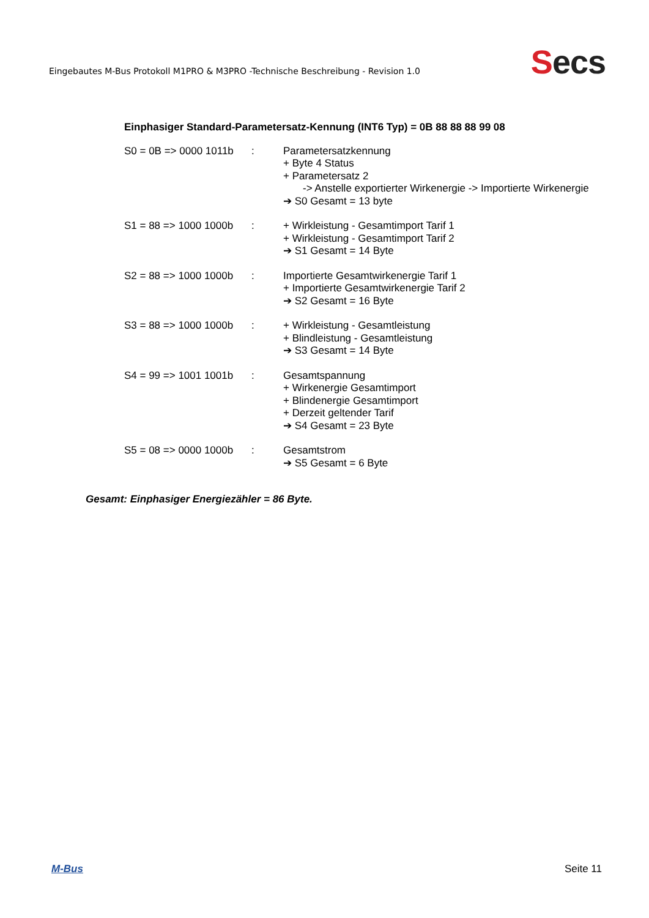Eingebautes M-Bus Protokoll M1PRO & M3PRO -Technische Beschreibung - Revision 1.0
Secs
Einphasiger Standard-Parametersatz-Kennung (INT6 Typ) = 0B 88 88 88 99 08
S0 = 0B => 0000 1011b
: Parametersatzkennung
+ Byte 4 Status
+ Parametersatz 2
-> Anstelle exportierter Wirkenergie -> Importierte Wirkenergie
➔ S0 Gesamt = 13 byte
S1 = 88 => 1000 1000b
: + Wirkleistung - Gesamtimport Tarif 1
+ Wirkleistung - Gesamtimport Tarif 2
➔ S1 Gesamt = 14 Byte
S2 = 88 => 1000 1000b
: Importierte Gesamtwirkenergie Tarif 1
+ Importierte Gesamtwirkenergie Tarif 2
➔ S2 Gesamt = 16 Byte
S3 = 88 => 1000 1000b
: + Wirkleistung - Gesamtleistung
+ Blindleistung - Gesamtleistung
➔ S3 Gesamt = 14 Byte
S4 = 99 => 1001 1001b
: Gesamtspannung
+ Wirkenergie Gesamtimport
+ Blindenergie Gesamtimport
+ Derzeit geltender Tarif
➔ S4 Gesamt = 23 Byte
S5 = 08 => 0000 1000b
: Gesamtstrom
➔ S5 Gesamt = 6 Byte
Gesamt: Einphasiger Energiezähler = 86 Byte.
M-Bus Seite 11